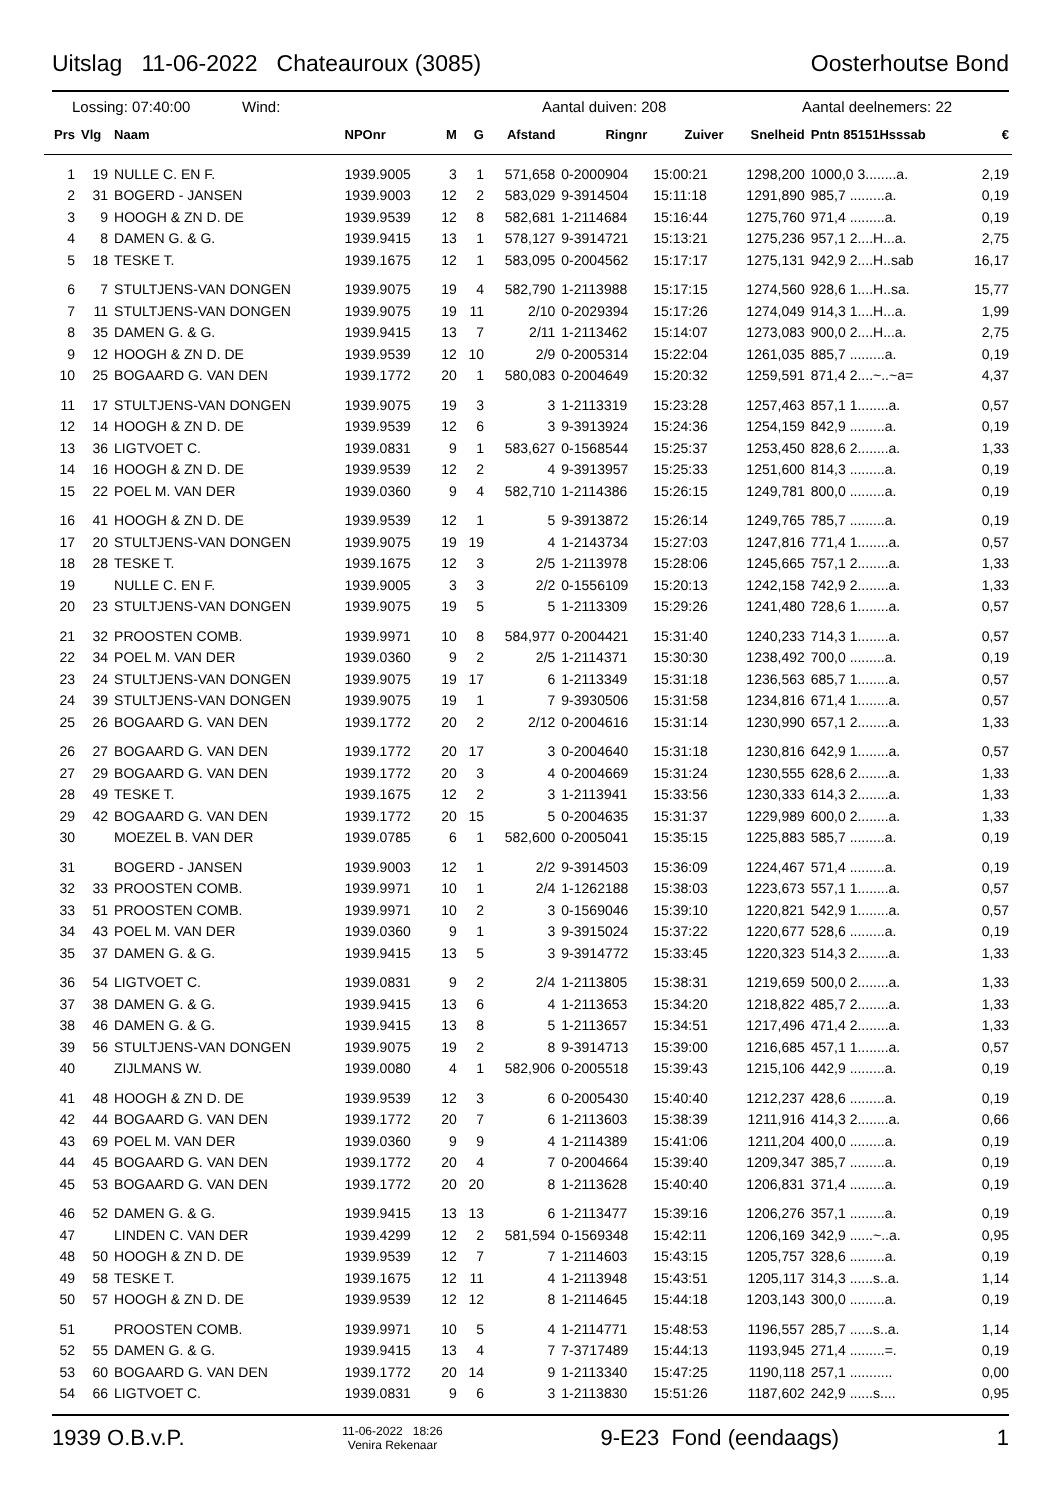Uitslag 11-06-2022 Chateauroux (3085) Oosterhoutse Bond
Lossing: 07:40:00 Wind: Aantal duiven: 208 Aantal deelnemers: 22
| Prs | Vlg | Naam | NPOnr | M | G | Afstand | Ringnr | Zuiver | Snelheid | Pntn 85151Hsssab | € |
| --- | --- | --- | --- | --- | --- | --- | --- | --- | --- | --- | --- |
| 1 | 19 | NULLE C. EN F. | 1939.9005 | 3 | 1 | 571,658 | 0-2000904 | 15:00:21 | 1298,200 | 1000,0 3........a. | 2,19 |
| 2 | 31 | BOGERD - JANSEN | 1939.9003 | 12 | 2 | 583,029 | 9-3914504 | 15:11:18 | 1291,890 | 985,7 .........a. | 0,19 |
| 3 | 9 | HOOGH & ZN D. DE | 1939.9539 | 12 | 8 | 582,681 | 1-2114684 | 15:16:44 | 1275,760 | 971,4 .........a. | 0,19 |
| 4 | 8 | DAMEN G. & G. | 1939.9415 | 13 | 1 | 578,127 | 9-3914721 | 15:13:21 | 1275,236 | 957,1 2....H...a. | 2,75 |
| 5 | 18 | TESKE T. | 1939.1675 | 12 | 1 | 583,095 | 0-2004562 | 15:17:17 | 1275,131 | 942,9 2....H..sab | 16,17 |
| 6 | 7 | STULTJENS-VAN DONGEN | 1939.9075 | 19 | 4 | 582,790 | 1-2113988 | 15:17:15 | 1274,560 | 928,6 1....H..sa. | 15,77 |
| 7 | 11 | STULTJENS-VAN DONGEN | 1939.9075 | 19 | 11 | 2/10 | 0-2029394 | 15:17:26 | 1274,049 | 914,3 1....H...a. | 1,99 |
| 8 | 35 | DAMEN G. & G. | 1939.9415 | 13 | 7 | 2/11 | 1-2113462 | 15:14:07 | 1273,083 | 900,0 2....H...a. | 2,75 |
| 9 | 12 | HOOGH & ZN D. DE | 1939.9539 | 12 | 10 | 2/9 | 0-2005314 | 15:22:04 | 1261,035 | 885,7 .........a. | 0,19 |
| 10 | 25 | BOGAARD G. VAN DEN | 1939.1772 | 20 | 1 | 580,083 | 0-2004649 | 15:20:32 | 1259,591 | 871,4 2....~..~a= | 4,37 |
| 11 | 17 | STULTJENS-VAN DONGEN | 1939.9075 | 19 | 3 | 3 | 1-2113319 | 15:23:28 | 1257,463 | 857,1 1........a. | 0,57 |
| 12 | 14 | HOOGH & ZN D. DE | 1939.9539 | 12 | 6 | 3 | 9-3913924 | 15:24:36 | 1254,159 | 842,9 .........a. | 0,19 |
| 13 | 36 | LIGTVOET C. | 1939.0831 | 9 | 1 | 583,627 | 0-1568544 | 15:25:37 | 1253,450 | 828,6 2........a. | 1,33 |
| 14 | 16 | HOOGH & ZN D. DE | 1939.9539 | 12 | 2 | 4 | 9-3913957 | 15:25:33 | 1251,600 | 814,3 .........a. | 0,19 |
| 15 | 22 | POEL M. VAN DER | 1939.0360 | 9 | 4 | 582,710 | 1-2114386 | 15:26:15 | 1249,781 | 800,0 .........a. | 0,19 |
| 16 | 41 | HOOGH & ZN D. DE | 1939.9539 | 12 | 1 | 5 | 9-3913872 | 15:26:14 | 1249,765 | 785,7 .........a. | 0,19 |
| 17 | 20 | STULTJENS-VAN DONGEN | 1939.9075 | 19 | 19 | 4 | 1-2143734 | 15:27:03 | 1247,816 | 771,4 1........a. | 0,57 |
| 18 | 28 | TESKE T. | 1939.1675 | 12 | 3 | 2/5 | 1-2113978 | 15:28:06 | 1245,665 | 757,1 2........a. | 1,33 |
| 19 | | NULLE C. EN F. | 1939.9005 | 3 | 3 | 2/2 | 0-1556109 | 15:20:13 | 1242,158 | 742,9 2........a. | 1,33 |
| 20 | 23 | STULTJENS-VAN DONGEN | 1939.9075 | 19 | 5 | 5 | 1-2113309 | 15:29:26 | 1241,480 | 728,6 1........a. | 0,57 |
| 21 | 32 | PROOSTEN COMB. | 1939.9971 | 10 | 8 | 584,977 | 0-2004421 | 15:31:40 | 1240,233 | 714,3 1........a. | 0,57 |
| 22 | 34 | POEL M. VAN DER | 1939.0360 | 9 | 2 | 2/5 | 1-2114371 | 15:30:30 | 1238,492 | 700,0 .........a. | 0,19 |
| 23 | 24 | STULTJENS-VAN DONGEN | 1939.9075 | 19 | 17 | 6 | 1-2113349 | 15:31:18 | 1236,563 | 685,7 1........a. | 0,57 |
| 24 | 39 | STULTJENS-VAN DONGEN | 1939.9075 | 19 | 1 | 7 | 9-3930506 | 15:31:58 | 1234,816 | 671,4 1........a. | 0,57 |
| 25 | 26 | BOGAARD G. VAN DEN | 1939.1772 | 20 | 2 | 2/12 | 0-2004616 | 15:31:14 | 1230,990 | 657,1 2........a. | 1,33 |
| 26 | 27 | BOGAARD G. VAN DEN | 1939.1772 | 20 | 17 | 3 | 0-2004640 | 15:31:18 | 1230,816 | 642,9 1........a. | 0,57 |
| 27 | 29 | BOGAARD G. VAN DEN | 1939.1772 | 20 | 3 | 4 | 0-2004669 | 15:31:24 | 1230,555 | 628,6 2........a. | 1,33 |
| 28 | 49 | TESKE T. | 1939.1675 | 12 | 2 | 3 | 1-2113941 | 15:33:56 | 1230,333 | 614,3 2........a. | 1,33 |
| 29 | 42 | BOGAARD G. VAN DEN | 1939.1772 | 20 | 15 | 5 | 0-2004635 | 15:31:37 | 1229,989 | 600,0 2........a. | 1,33 |
| 30 | | MOEZEL B. VAN DER | 1939.0785 | 6 | 1 | 582,600 | 0-2005041 | 15:35:15 | 1225,883 | 585,7 .........a. | 0,19 |
| 31 | | BOGERD - JANSEN | 1939.9003 | 12 | 1 | 2/2 | 9-3914503 | 15:36:09 | 1224,467 | 571,4 .........a. | 0,19 |
| 32 | 33 | PROOSTEN COMB. | 1939.9971 | 10 | 1 | 2/4 | 1-1262188 | 15:38:03 | 1223,673 | 557,1 1........a. | 0,57 |
| 33 | 51 | PROOSTEN COMB. | 1939.9971 | 10 | 2 | 3 | 0-1569046 | 15:39:10 | 1220,821 | 542,9 1........a. | 0,57 |
| 34 | 43 | POEL M. VAN DER | 1939.0360 | 9 | 1 | 3 | 9-3915024 | 15:37:22 | 1220,677 | 528,6 .........a. | 0,19 |
| 35 | 37 | DAMEN G. & G. | 1939.9415 | 13 | 5 | 3 | 9-3914772 | 15:33:45 | 1220,323 | 514,3 2........a. | 1,33 |
| 36 | 54 | LIGTVOET C. | 1939.0831 | 9 | 2 | 2/4 | 1-2113805 | 15:38:31 | 1219,659 | 500,0 2........a. | 1,33 |
| 37 | 38 | DAMEN G. & G. | 1939.9415 | 13 | 6 | 4 | 1-2113653 | 15:34:20 | 1218,822 | 485,7 2........a. | 1,33 |
| 38 | 46 | DAMEN G. & G. | 1939.9415 | 13 | 8 | 5 | 1-2113657 | 15:34:51 | 1217,496 | 471,4 2........a. | 1,33 |
| 39 | 56 | STULTJENS-VAN DONGEN | 1939.9075 | 19 | 2 | 8 | 9-3914713 | 15:39:00 | 1216,685 | 457,1 1........a. | 0,57 |
| 40 | | ZIJLMANS W. | 1939.0080 | 4 | 1 | 582,906 | 0-2005518 | 15:39:43 | 1215,106 | 442,9 .........a. | 0,19 |
| 41 | 48 | HOOGH & ZN D. DE | 1939.9539 | 12 | 3 | 6 | 0-2005430 | 15:40:40 | 1212,237 | 428,6 .........a. | 0,19 |
| 42 | 44 | BOGAARD G. VAN DEN | 1939.1772 | 20 | 7 | 6 | 1-2113603 | 15:38:39 | 1211,916 | 414,3 2........a. | 0,66 |
| 43 | 69 | POEL M. VAN DER | 1939.0360 | 9 | 9 | 4 | 1-2114389 | 15:41:06 | 1211,204 | 400,0 .........a. | 0,19 |
| 44 | 45 | BOGAARD G. VAN DEN | 1939.1772 | 20 | 4 | 7 | 0-2004664 | 15:39:40 | 1209,347 | 385,7 .........a. | 0,19 |
| 45 | 53 | BOGAARD G. VAN DEN | 1939.1772 | 20 | 20 | 8 | 1-2113628 | 15:40:40 | 1206,831 | 371,4 .........a. | 0,19 |
| 46 | 52 | DAMEN G. & G. | 1939.9415 | 13 | 13 | 6 | 1-2113477 | 15:39:16 | 1206,276 | 357,1 .........a. | 0,19 |
| 47 | | LINDEN C. VAN DER | 1939.4299 | 12 | 2 | 581,594 | 0-1569348 | 15:42:11 | 1206,169 | 342,9 ......~..a. | 0,95 |
| 48 | 50 | HOOGH & ZN D. DE | 1939.9539 | 12 | 7 | 7 | 1-2114603 | 15:43:15 | 1205,757 | 328,6 .........a. | 0,19 |
| 49 | 58 | TESKE T. | 1939.1675 | 12 | 11 | 4 | 1-2113948 | 15:43:51 | 1205,117 | 314,3 ......s..a. | 1,14 |
| 50 | 57 | HOOGH & ZN D. DE | 1939.9539 | 12 | 12 | 8 | 1-2114645 | 15:44:18 | 1203,143 | 300,0 .........a. | 0,19 |
| 51 | | PROOSTEN COMB. | 1939.9971 | 10 | 5 | 4 | 1-2114771 | 15:48:53 | 1196,557 | 285,7 ......s..a. | 1,14 |
| 52 | 55 | DAMEN G. & G. | 1939.9415 | 13 | 4 | 7 | 7-3717489 | 15:44:13 | 1193,945 | 271,4 .........=. | 0,19 |
| 53 | 60 | BOGAARD G. VAN DEN | 1939.1772 | 20 | 14 | 9 | 1-2113340 | 15:47:25 | 1190,118 | 257,1 ........... | 0,00 |
| 54 | 66 | LIGTVOET C. | 1939.0831 | 9 | 6 | 3 | 1-2113830 | 15:51:26 | 1187,602 | 242,9 ......s.... | 0,95 |
1939 O.B.v.P. 11-06-2022 18:26
Venira Rekenaar 9-E23 Fond (eendaags) 1